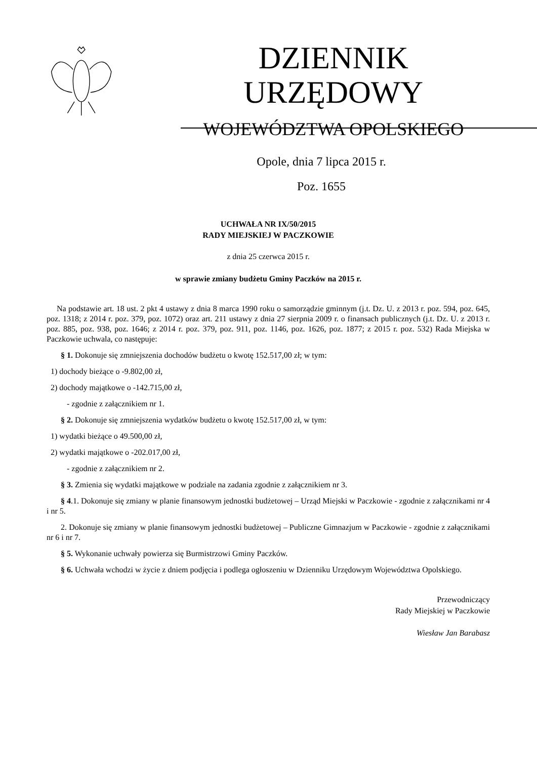DZIENNIK URZĘDOWY
WOJEWÓDZTWA OPOLSKIEGO
Opole, dnia 7 lipca 2015 r.
Poz. 1655
UCHWAŁA NR IX/50/2015
RADY MIEJSKIEJ W PACZKOWIE
z dnia 25 czerwca 2015 r.
w sprawie zmiany budżetu Gminy Paczków na 2015 r.
Na podstawie art. 18 ust. 2 pkt 4 ustawy z dnia 8 marca 1990 roku o samorządzie gminnym (j.t. Dz. U. z 2013 r. poz. 594, poz. 645, poz. 1318; z 2014 r. poz. 379, poz. 1072) oraz art. 211 ustawy z dnia 27 sierpnia 2009 r. o finansach publicznych (j.t. Dz. U. z 2013 r. poz. 885, poz. 938, poz. 1646; z 2014 r. poz. 379, poz. 911, poz. 1146, poz. 1626, poz. 1877; z 2015 r. poz. 532) Rada Miejska w Paczkowie uchwala, co następuje:
§ 1. Dokonuje się zmniejszenia dochodów budżetu o kwotę 152.517,00 zł; w tym:
1) dochody bieżące o -9.802,00 zł,
2) dochody majątkowe o -142.715,00 zł,
- zgodnie z załącznikiem nr 1.
§ 2. Dokonuje się zmniejszenia wydatków budżetu o kwotę 152.517,00 zł, w tym:
1) wydatki bieżące o 49.500,00 zł,
2) wydatki majątkowe o -202.017,00 zł,
- zgodnie z załącznikiem nr 2.
§ 3. Zmienia się wydatki majątkowe w podziale na zadania zgodnie z załącznikiem nr 3.
§ 4.1. Dokonuje się zmiany w planie finansowym jednostki budżetowej – Urząd Miejski w Paczkowie - zgodnie z załącznikami nr 4 i nr 5.
2. Dokonuje się zmiany w planie finansowym jednostki budżetowej – Publiczne Gimnazjum w Paczkowie - zgodnie z załącznikami nr 6 i nr 7.
§ 5. Wykonanie uchwały powierza się Burmistrzowi Gminy Paczków.
§ 6. Uchwała wchodzi w życie z dniem podjęcia i podlega ogłoszeniu w Dzienniku Urzędowym Województwa Opolskiego.
Przewodniczący
Rady Miejskiej w Paczkowie
Wiesław Jan Barabasz